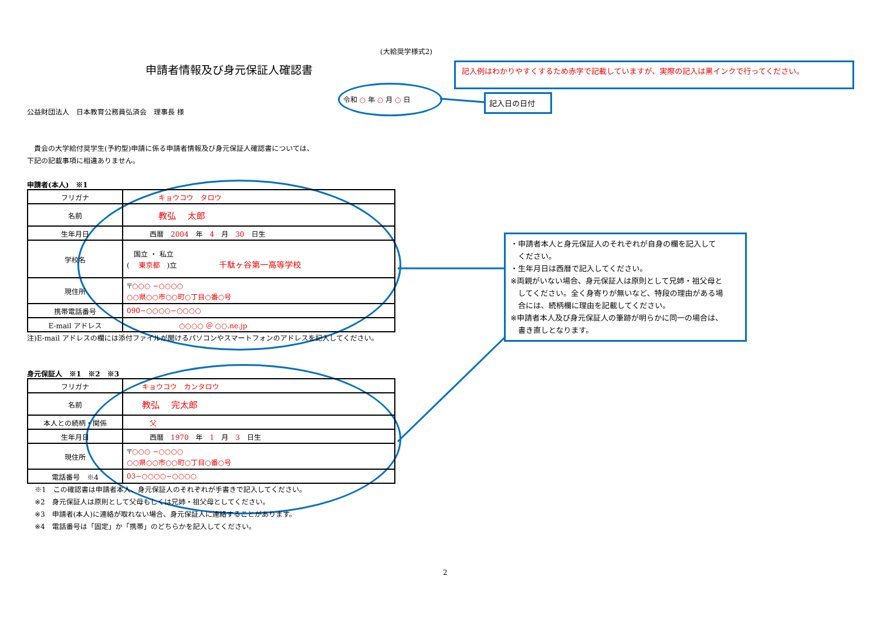(大給奨学様式2)
申請者情報及び身元保証人確認書 記入例はわかりやすくするため赤字で記載していますが、実際の記入は黒インクで行ってください。
令和 ○ 年 ○ 月 ○ 日 記入日の日付
公益財団法人　日本教育公務員弘済会　理事長 様
　貴会の大学給付奨学生(予約型)申請に係る申請者情報及び身元保証人確認書については、
下記の記載事項に相違ありません。
申請者(本人)　※1
| フリガナ | キョウコウ タロウ |
| 名前 | 教弘 太郎 |
| 生年月日 | 西暦 2004 年 4 月 30 日生 |
| 学校名 | 国立 ・ 私立 ( 東京都 )立 千駄ヶ谷第一高等学校 |
| 現住所 | 〒 ○○○ −○○○○ ○○県○○市○○町○丁目○番○号 |
| 携帯電話番号 | 090−○○○○−○○○○ |
| E-mail アドレス | ○○○○ ＠ ○○.ne.jp |
注)E-mail アドレスの欄には添付ファイルが開けるパソコンやスマートフォンのアドレスを記入してください。
身元保証人　※1　※2　※3
| フリガナ | キョウコウ カンタロウ |
| 名前 | 教弘 完太郎 |
| 本人との続柄・関係 | 父 |
| 生年月日 | 西暦 1970 年 1 月 3 日生 |
| 現住所 | 〒 ○○○ −○○○○ ○○県○○市○○町○丁目○番○号 |
| 電話番号 ※4 | 03−○○○○−○○○○ |
※1　この確認書は申請者本人、身元保証人のそれぞれが手書きで記入してください。
※2　身元保証人は原則として父母もしくは兄姉・祖父母としてください。
※3　申請者(本人)に連絡が取れない場合、身元保証人に連絡することがあります。
※4　電話番号は「固定」か「携帯」のどちらかを記入してください。
・申請者本人と身元保証人のそれぞれが自身の欄を記入して
　ください。
・生年月日は西暦で記入してください。
※両親がいない場合、身元保証人は原則として兄姉・祖父母と
　してください。全く身寄りが無いなど、特段の理由がある場
　合には、続柄欄に理由を記載してください。
※申請者本人及び身元保証人の筆跡が明らかに同一の場合は、
　書き直しとなります。
2